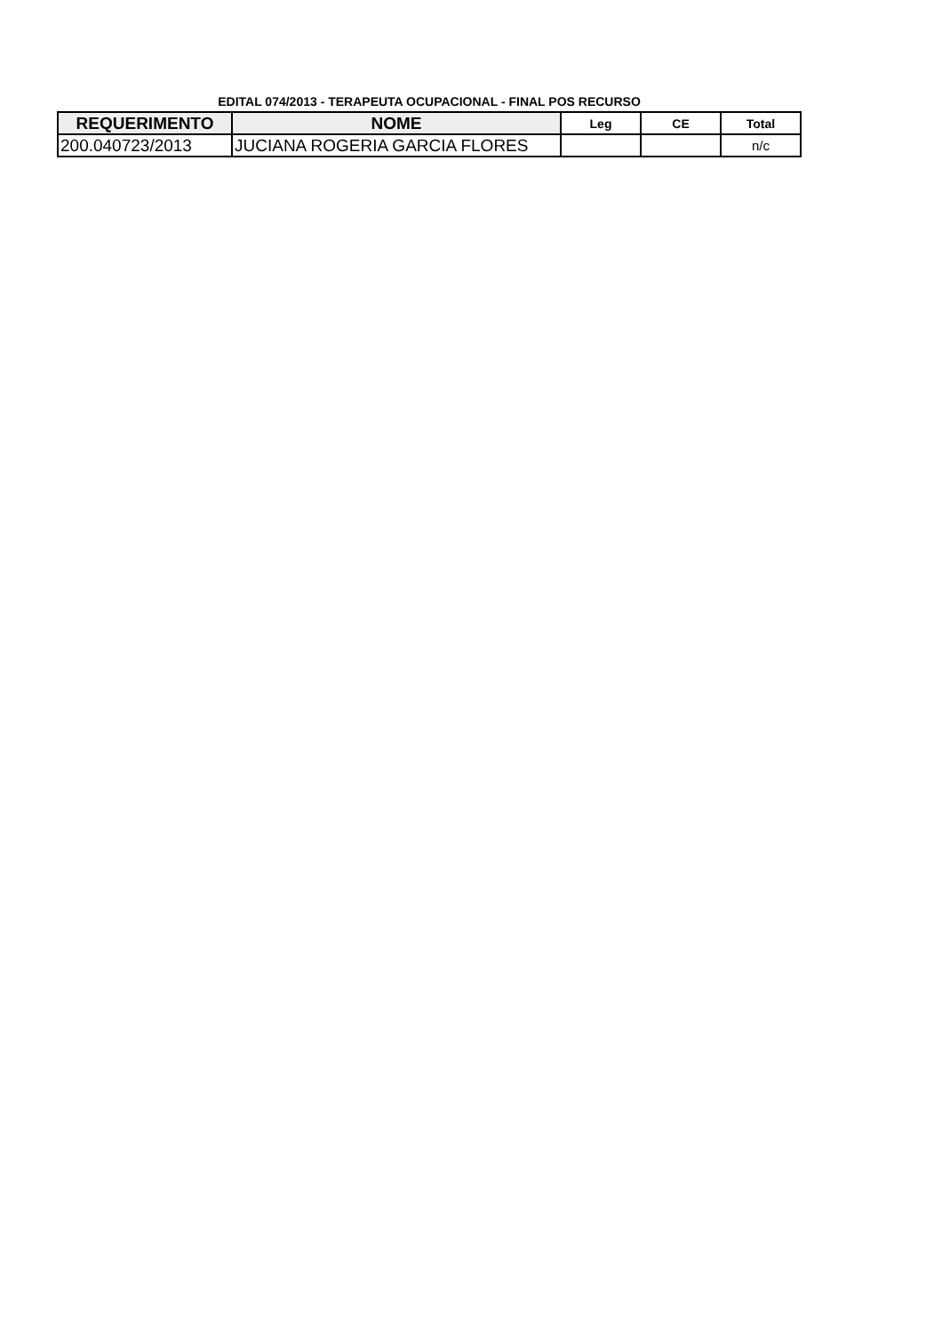EDITAL 074/2013 - TERAPEUTA OCUPACIONAL - FINAL POS RECURSO
| REQUERIMENTO | NOME | Leg | CE | Total |
| --- | --- | --- | --- | --- |
| 200.040723/2013 | JUCIANA ROGERIA GARCIA FLORES | | | n/c |